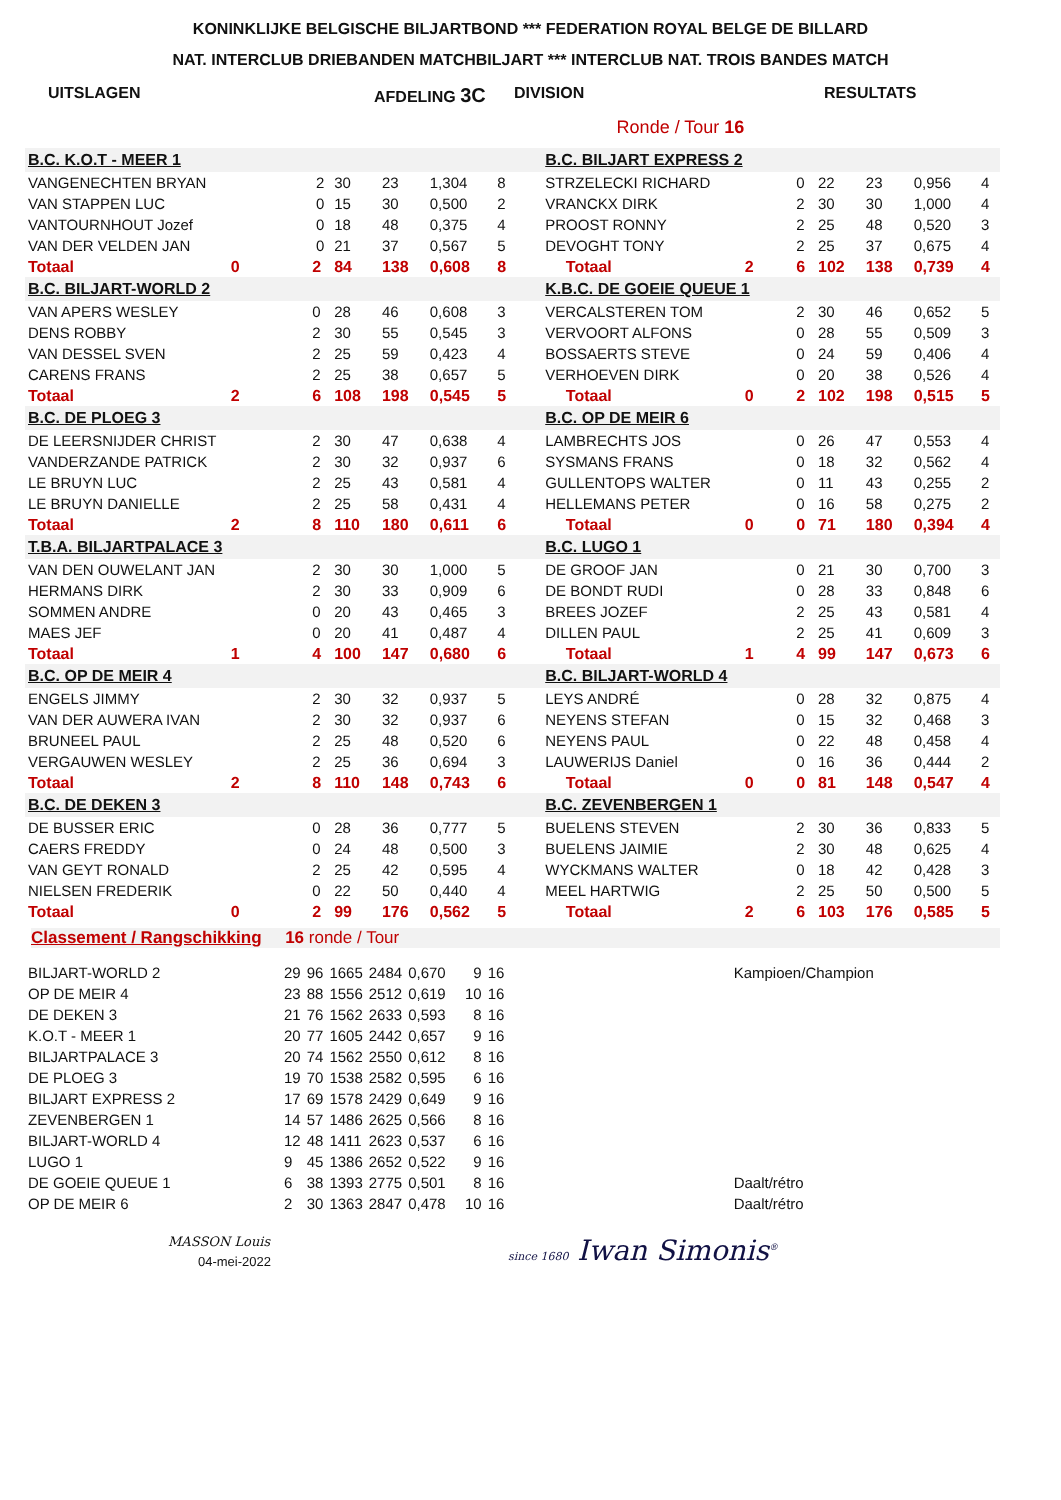KONINKLIJKE BELGISCHE BILJARTBOND *** FEDERATION ROYAL BELGE DE BILLARD
NAT. INTERCLUB DRIEBANDEN MATCHBILJART *** INTERCLUB NAT. TROIS BANDES MATCH
UITSLAGEN AFDELING 3C DIVISION RESULTATS
Ronde / Tour 16
| B.C. K.O.T - MEER 1 | | | | | | | | | | | B.C. BILJART EXPRESS 2 | | | | | | | |
| VANGENECHTEN BRYAN | | | 2 | 30 | 23 | 1,304 | 8 | | | | STRZELECKI RICHARD | | | 0 | 22 | 23 | 0,956 | 4 |
| VAN STAPPEN LUC | | | 0 | 15 | 30 | 0,500 | 2 | | | | VRANCKX DIRK | | | 2 | 30 | 30 | 1,000 | 4 |
| VANTOURNHOUT Jozef | | | 0 | 18 | 48 | 0,375 | 4 | | | | PROOST RONNY | | | 2 | 25 | 48 | 0,520 | 3 |
| VAN DER VELDEN JAN | | | 0 | 21 | 37 | 0,567 | 5 | | | | DEVOGHT TONY | | | 2 | 25 | 37 | 0,675 | 4 |
| Totaal | 0 | | 2 | 84 | 138 | 0,608 | 8 | | | | | Totaal | 2 | 6 | 102 | 138 | 0,739 | 4 |
| B.C. BILJART-WORLD 2 | | | | | | | | | | | K.B.C. DE GOEIE QUEUE 1 | | | | | | | |
| VAN APERS WESLEY | | | 0 | 28 | 46 | 0,608 | 3 | | | | VERCALSTEREN TOM | | | 2 | 30 | 46 | 0,652 | 5 |
| DENS ROBBY | | | 2 | 30 | 55 | 0,545 | 3 | | | | VERVOORT ALFONS | | | 0 | 28 | 55 | 0,509 | 3 |
| VAN DESSEL SVEN | | | 2 | 25 | 59 | 0,423 | 4 | | | | BOSSAERTS STEVE | | | 0 | 24 | 59 | 0,406 | 4 |
| CARENS FRANS | | | 2 | 25 | 38 | 0,657 | 5 | | | | VERHOEVEN DIRK | | | 0 | 20 | 38 | 0,526 | 4 |
| Totaal | 2 | | 6 | 108 | 198 | 0,545 | 5 | | | | | Totaal | 0 | 2 | 102 | 198 | 0,515 | 5 |
| B.C. DE PLOEG 3 | | | | | | | | | | | B.C. OP DE MEIR 6 | | | | | | | |
| DE LEERSNIJDER CHRIST | | | 2 | 30 | 47 | 0,638 | 4 | | | | LAMBRECHTS JOS | | | 0 | 26 | 47 | 0,553 | 4 |
| VANDERZANDE PATRICK | | | 2 | 30 | 32 | 0,937 | 6 | | | | SYSMANS FRANS | | | 0 | 18 | 32 | 0,562 | 4 |
| LE BRUYN LUC | | | 2 | 25 | 43 | 0,581 | 4 | | | | GULLENTOPS WALTER | | | 0 | 11 | 43 | 0,255 | 2 |
| LE BRUYN DANIELLE | | | 2 | 25 | 58 | 0,431 | 4 | | | | HELLEMANS PETER | | | 0 | 16 | 58 | 0,275 | 2 |
| Totaal | 2 | | 8 | 110 | 180 | 0,611 | 6 | | | | | Totaal | 0 | 0 | 71 | 180 | 0,394 | 4 |
| T.B.A. BILJARTPALACE 3 | | | | | | | | | | | B.C. LUGO 1 | | | | | | | |
| VAN DEN OUWELANT JAN | | | 2 | 30 | 30 | 1,000 | 5 | | | | DE GROOF JAN | | | 0 | 21 | 30 | 0,700 | 3 |
| HERMANS DIRK | | | 2 | 30 | 33 | 0,909 | 6 | | | | DE BONDT RUDI | | | 0 | 28 | 33 | 0,848 | 6 |
| SOMMEN ANDRE | | | 0 | 20 | 43 | 0,465 | 3 | | | | BREES JOZEF | | | 2 | 25 | 43 | 0,581 | 4 |
| MAES JEF | | | 0 | 20 | 41 | 0,487 | 4 | | | | DILLEN PAUL | | | 2 | 25 | 41 | 0,609 | 3 |
| Totaal | 1 | | 4 | 100 | 147 | 0,680 | 6 | | | | | Totaal | 1 | 4 | 99 | 147 | 0,673 | 6 |
| B.C. OP DE MEIR 4 | | | | | | | | | | | B.C. BILJART-WORLD 4 | | | | | | | |
| ENGELS JIMMY | | | 2 | 30 | 32 | 0,937 | 5 | | | | LEYS ANDRÉ | | | 0 | 28 | 32 | 0,875 | 4 |
| VAN DER AUWERA IVAN | | | 2 | 30 | 32 | 0,937 | 6 | | | | NEYENS STEFAN | | | 0 | 15 | 32 | 0,468 | 3 |
| BRUNEEL PAUL | | | 2 | 25 | 48 | 0,520 | 6 | | | | NEYENS PAUL | | | 0 | 22 | 48 | 0,458 | 4 |
| VERGAUWEN WESLEY | | | 2 | 25 | 36 | 0,694 | 3 | | | | LAUWERIJS Daniel | | | 0 | 16 | 36 | 0,444 | 2 |
| Totaal | 2 | | 8 | 110 | 148 | 0,743 | 6 | | | | | Totaal | 0 | 0 | 81 | 148 | 0,547 | 4 |
| B.C. DE DEKEN 3 | | | | | | | | | | | B.C. ZEVENBERGEN 1 | | | | | | | |
| DE BUSSER ERIC | | | 0 | 28 | 36 | 0,777 | 5 | | | | BUELENS STEVEN | | | 2 | 30 | 36 | 0,833 | 5 |
| CAERS FREDDY | | | 0 | 24 | 48 | 0,500 | 3 | | | | BUELENS JAIMIE | | | 2 | 30 | 48 | 0,625 | 4 |
| VAN GEYT RONALD | | | 2 | 25 | 42 | 0,595 | 4 | | | | WYCKMANS WALTER | | | 0 | 18 | 42 | 0,428 | 3 |
| NIELSEN FREDERIK | | | 0 | 22 | 50 | 0,440 | 4 | | | | MEEL HARTWIG | | | 2 | 25 | 50 | 0,500 | 5 |
| Totaal | 0 | | 2 | 99 | 176 | 0,562 | 5 | | | | | Totaal | 2 | 6 | 103 | 176 | 0,585 | 5 |
Classement / Rangschikking 16 ronde / Tour
| BILJART-WORLD 2 | 29 | 96 | 1665 | 2484 | 0,670 | 9 | 16 | Kampioen/Champion |
| OP DE MEIR 4 | 23 | 88 | 1556 | 2512 | 0,619 | 10 | 16 | |
| DE DEKEN 3 | 21 | 76 | 1562 | 2633 | 0,593 | 8 | 16 | |
| K.O.T - MEER 1 | 20 | 77 | 1605 | 2442 | 0,657 | 9 | 16 | |
| BILJARTPALACE 3 | 20 | 74 | 1562 | 2550 | 0,612 | 8 | 16 | |
| DE PLOEG 3 | 19 | 70 | 1538 | 2582 | 0,595 | 6 | 16 | |
| BILJART EXPRESS 2 | 17 | 69 | 1578 | 2429 | 0,649 | 9 | 16 | |
| ZEVENBERGEN 1 | 14 | 57 | 1486 | 2625 | 0,566 | 8 | 16 | |
| BILJART-WORLD 4 | 12 | 48 | 1411 | 2623 | 0,537 | 6 | 16 | |
| LUGO 1 | 9 | 45 | 1386 | 2652 | 0,522 | 9 | 16 | |
| DE GOEIE QUEUE 1 | 6 | 38 | 1393 | 2775 | 0,501 | 8 | 16 | Daalt/rétro |
| OP DE MEIR 6 | 2 | 30 | 1363 | 2847 | 0,478 | 10 | 16 | Daalt/rétro |
MASSON Louis
04-mei-2022
since 1680 Iwan Simonis<sup>®</sup>